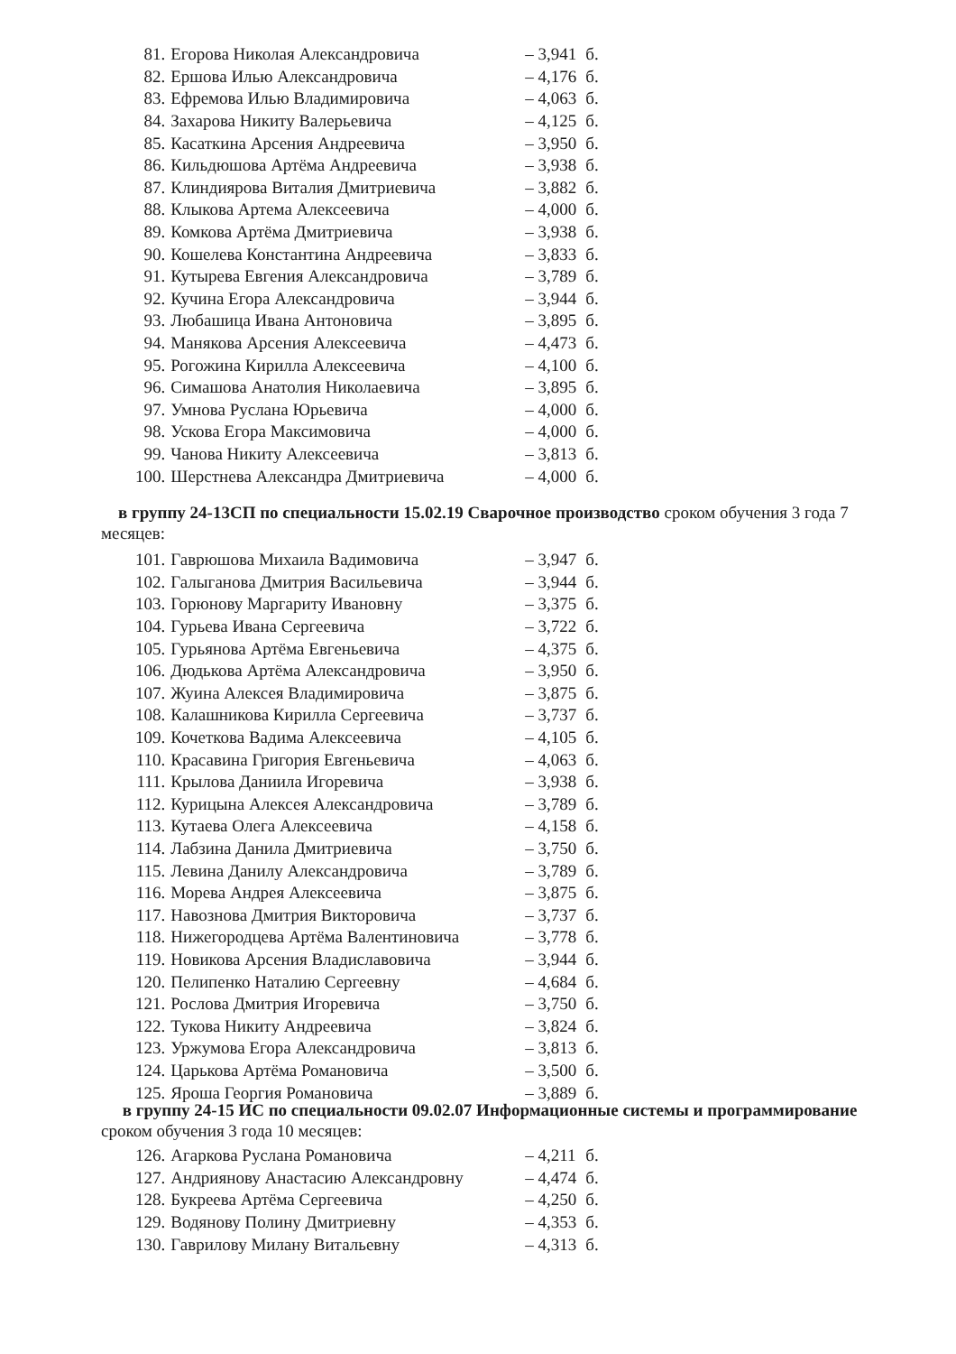| 81. | Егорова Николая Александровича | – 3,941 | б. |
| 82. | Ершова Илью Александровича | – 4,176 | б. |
| 83. | Ефремова Илью Владимировича | – 4,063 | б. |
| 84. | Захарова Никиту Валерьевича | – 4,125 | б. |
| 85. | Касаткина Арсения Андреевича | – 3,950 | б. |
| 86. | Кильдюшова Артёма Андреевича | – 3,938 | б. |
| 87. | Клиндиярова Виталия Дмитриевича | – 3,882 | б. |
| 88. | Клыкова Артема Алексеевича | – 4,000 | б. |
| 89. | Комкова Артёма Дмитриевича | – 3,938 | б. |
| 90. | Кошелева Константина Андреевича | – 3,833 | б. |
| 91. | Кутырева Евгения Александровича | – 3,789 | б. |
| 92. | Кучина Егора Александровича | – 3,944 | б. |
| 93. | Любашица Ивана Антоновича | – 3,895 | б. |
| 94. | Манякова Арсения Алексеевича | – 4,473 | б. |
| 95. | Рогожина Кирилла Алексеевича | – 4,100 | б. |
| 96. | Симашова Анатолия Николаевича | – 3,895 | б. |
| 97. | Умнова Руслана Юрьевича | – 4,000 | б. |
| 98. | Ускова Егора Максимовича | – 4,000 | б. |
| 99. | Чанова Никиту Алексеевича | – 3,813 | б. |
| 100. | Шерстнева Александра Дмитриевича | – 4,000 | б. |
в группу 24-13СП по специальности 15.02.19 Сварочное производство сроком обучения 3 года 7 месяцев:
| 101. | Гаврюшова Михаила Вадимовича | – 3,947 | б. |
| 102. | Галыганова Дмитрия Васильевича | – 3,944 | б. |
| 103. | Горюнову Маргариту Ивановну | – 3,375 | б. |
| 104. | Гурьева Ивана Сергеевича | – 3,722 | б. |
| 105. | Гурьянова Артёма Евгеньевича | – 4,375 | б. |
| 106. | Дюдькова Артёма Александровича | – 3,950 | б. |
| 107. | Жуина Алексея Владимировича | – 3,875 | б. |
| 108. | Калашникова Кирилла Сергеевича | – 3,737 | б. |
| 109. | Кочеткова Вадима Алексеевича | – 4,105 | б. |
| 110. | Красавина Григория Евгеньевича | – 4,063 | б. |
| 111. | Крылова Даниила Игоревича | – 3,938 | б. |
| 112. | Курицына Алексея Александровича | – 3,789 | б. |
| 113. | Кутаева Олега Алексеевича | – 4,158 | б. |
| 114. | Лабзина Данила Дмитриевича | – 3,750 | б. |
| 115. | Левина Данилу Александровича | – 3,789 | б. |
| 116. | Морева Андрея Алексеевича | – 3,875 | б. |
| 117. | Навознова Дмитрия Викторовича | – 3,737 | б. |
| 118. | Нижегородцева Артёма Валентиновича | – 3,778 | б. |
| 119. | Новикова Арсения Владиславовича | – 3,944 | б. |
| 120. | Пелипенко Наталию Сергеевну | – 4,684 | б. |
| 121. | Рослова Дмитрия Игоревича | – 3,750 | б. |
| 122. | Тукова Никиту Андреевича | – 3,824 | б. |
| 123. | Уржумова Егора Александровича | – 3,813 | б. |
| 124. | Царькова Артёма Романовича | – 3,500 | б. |
| 125. | Яроша Георгия Романовича | – 3,889 | б. |
в группу 24-15 ИС по специальности 09.02.07 Информационные системы и программирование сроком обучения 3 года 10 месяцев:
| 126. | Агаркова Руслана Романовича | – 4,211 | б. |
| 127. | Андриянову Анастасию Александровну | – 4,474 | б. |
| 128. | Букреева Артёма Сергеевича | – 4,250 | б. |
| 129. | Водянову Полину Дмитриевну | – 4,353 | б. |
| 130. | Гаврилову Милану Витальевну | – 4,313 | б. |